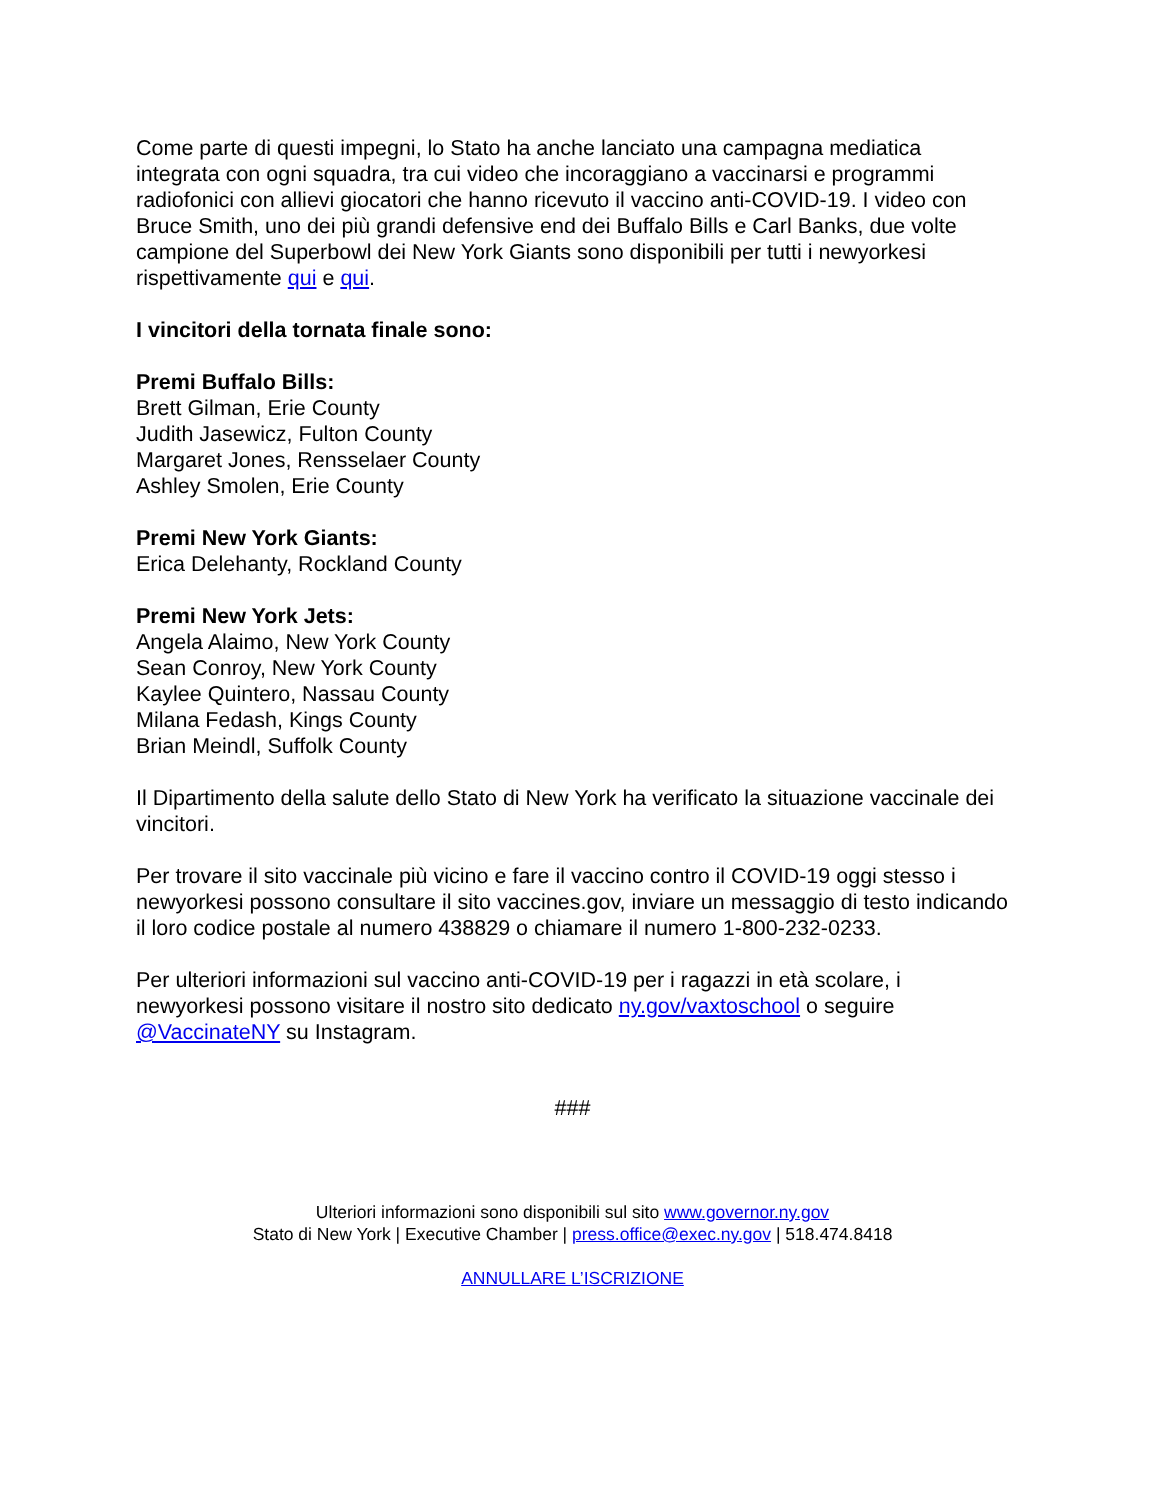Come parte di questi impegni, lo Stato ha anche lanciato una campagna mediatica integrata con ogni squadra, tra cui video che incoraggiano a vaccinarsi e programmi radiofonici con allievi giocatori che hanno ricevuto il vaccino anti-COVID-19. I video con Bruce Smith, uno dei più grandi defensive end dei Buffalo Bills e Carl Banks, due volte campione del Superbowl dei New York Giants sono disponibili per tutti i newyorkesi rispettivamente qui e qui.
I vincitori della tornata finale sono:
Premi Buffalo Bills:
Brett Gilman, Erie County
Judith Jasewicz, Fulton County
Margaret Jones, Rensselaer County
Ashley Smolen, Erie County
Premi New York Giants:
Erica Delehanty, Rockland County
Premi New York Jets:
Angela Alaimo, New York County
Sean Conroy, New York County
Kaylee Quintero, Nassau County
Milana Fedash, Kings County
Brian Meindl, Suffolk County
Il Dipartimento della salute dello Stato di New York ha verificato la situazione vaccinale dei vincitori.
Per trovare il sito vaccinale più vicino e fare il vaccino contro il COVID-19 oggi stesso i newyorkesi possono consultare il sito vaccines.gov, inviare un messaggio di testo indicando il loro codice postale al numero 438829 o chiamare il numero 1-800-232-0233.
Per ulteriori informazioni sul vaccino anti-COVID-19 per i ragazzi in età scolare, i newyorkesi possono visitare il nostro sito dedicato ny.gov/vaxtoschool o seguire @VaccinateNY su Instagram.
###
Ulteriori informazioni sono disponibili sul sito www.governor.ny.gov
Stato di New York | Executive Chamber | press.office@exec.ny.gov | 518.474.8418
ANNULLARE L’ISCRIZIONE